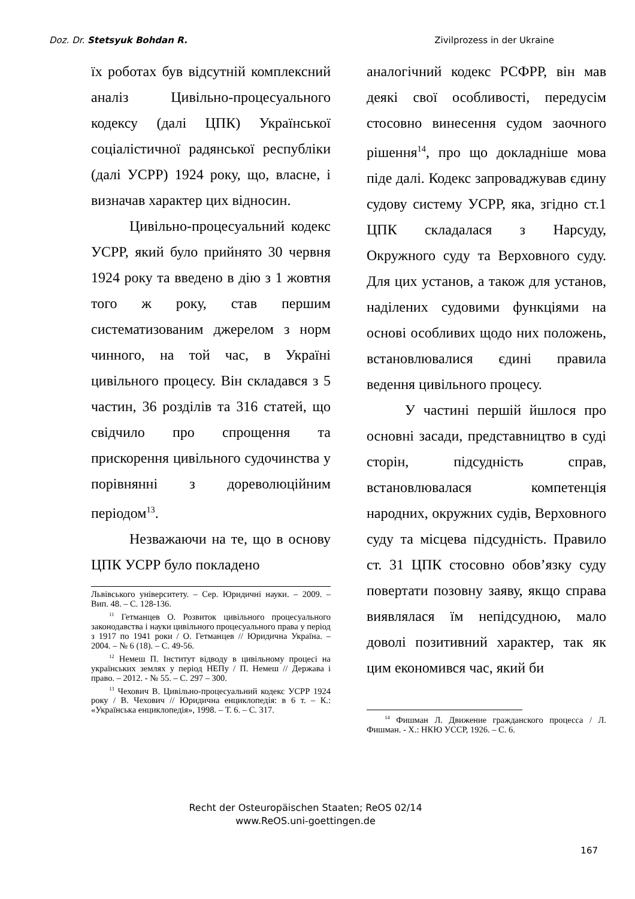Doz. Dr. Stetsyuk Bohdan R. Zivilprozess in der Ukraine
їх роботах був відсутній комплексний аналіз Цивільно-процесуального кодексу (далі ЦПК) Української соціалістичної радянської республіки (далі УСРР) 1924 року, що, власне, і визначав характер цих відносин.
Цивільно-процесуальний кодекс УСРР, який було прийнято 30 червня 1924 року та введено в дію з 1 жовтня того ж року, став першим систематизованим джерелом з норм чинного, на той час, в Україні цивільного процесу. Він складався з 5 частин, 36 розділів та 316 статей, що свідчило про спрощення та прискорення цивільного судочинства у порівнянні з дореволюційним періодом<sup>13</sup>.
Незважаючи на те, що в основу ЦПК УСРР було покладено
Львівського університету. – Сер. Юридичні науки. – 2009. – Вип. 48. – С. 128-136.
<sup>11</sup> Гетманцев О. Розвиток цивільного процесуального законодавства і науки цивільного процесуального права у період з 1917 по 1941 роки / О. Гетманцев // Юридична Україна. – 2004. – № 6 (18). – С. 49-56.
<sup>12</sup> Немеш П. Інститут відводу в цивільному процесі на українських землях у період НЕПу / П. Немеш // Держава і право. – 2012. - № 55. – С. 297 – 300.
<sup>13</sup> Чехович В. Цивільно-процесуальний кодекс УСРР 1924 року / В. Чехович // Юридична енциклопедія: в 6 т. – К.: «Українська енциклопедія», 1998. – Т. 6. – С. 317.
аналогічний кодекс РСФРР, він мав деякі свої особливості, передусім стосовно винесення судом заочного рішення<sup>14</sup>, про що докладніше мова піде далі. Кодекс запроваджував єдину судову систему УСРР, яка, згідно ст.1 ЦПК складалася з Нарсуду, Окружного суду та Верховного суду. Для цих установ, а також для установ, наділених судовими функціями на основі особливих щодо них положень, встановлювалися єдині правила ведення цивільного процесу.
У частині першій йшлося про основні засади, представництво в суді сторін, підсудність справ, встановлювалася компетенція народних, окружних судів, Верховного суду та місцева підсудність. Правило ст. 31 ЦПК стосовно обов’язку суду повертати позовну заяву, якщо справа виявлялася їм непідсудною, мало доволі позитивний характер, так як цим економився час, який би
<sup>14</sup> Фишман Л. Движение гражданского процесса / Л. Фишман. - Х.: НКЮ УССР, 1926. – С. 6.
Recht der Osteuropäischen Staaten; ReOS 02/14
www.ReOS.uni-goettingen.de
167